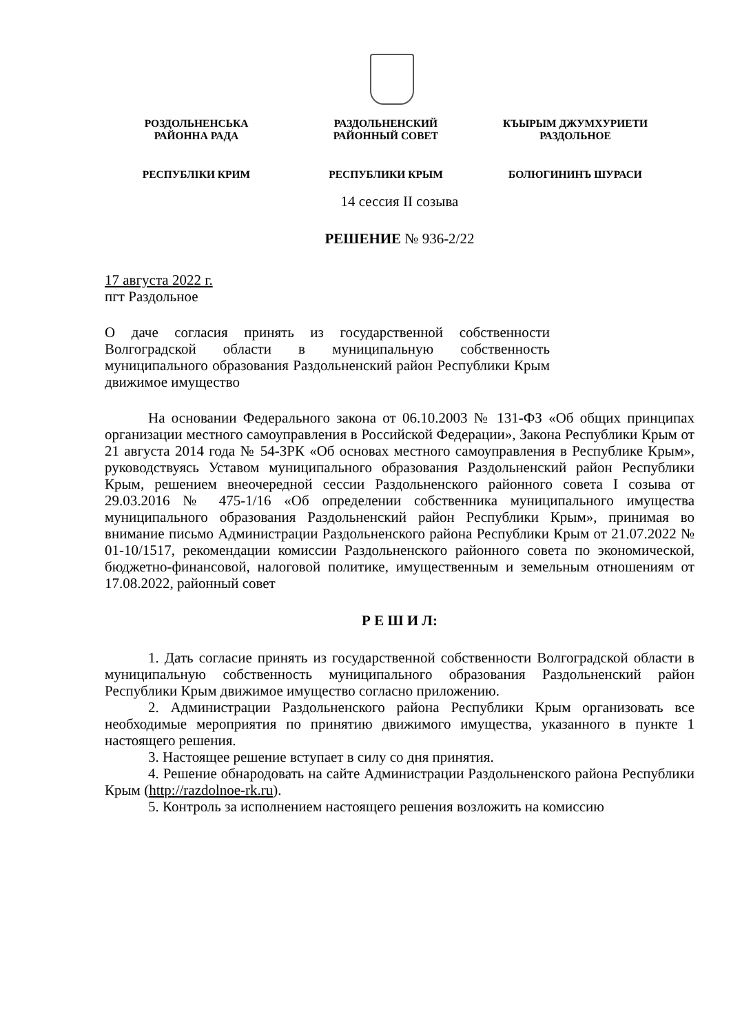РОЗДОЛЬНЕНСЬКА
РАЙОННА РАДА
РЕСПУБЛІКИ КРИМ
РАЗДОЛЬНЕНСКИЙ
РАЙОННЫЙ СОВЕТ
РЕСПУБЛИКИ КРЫМ
КЪЫРЫМ ДЖУМХУРИЕТИ
РАЗДОЛЬНОЕ
БОЛЮГИНИНЪ ШУРАСИ
14 сессия II созыва
РЕШЕНИЕ № 936-2/22
17 августа 2022 г.
пгт Раздольное
О даче согласия принять из государственной собственности Волгоградской области в муниципальную собственность муниципального образования Раздольненский район Республики Крым движимое имущество
На основании Федерального закона от 06.10.2003 № 131-ФЗ «Об общих принципах организации местного самоуправления в Российской Федерации», Закона Республики Крым от 21 августа 2014 года № 54-ЗРК «Об основах местного самоуправления в Республике Крым», руководствуясь Уставом муниципального образования Раздольненский район Республики Крым, решением внеочередной сессии Раздольненского районного совета I созыва от 29.03.2016 № 475-1/16 «Об определении собственника муниципального имущества муниципального образования Раздольненский район Республики Крым», принимая во внимание письмо Администрации Раздольненского района Республики Крым от 21.07.2022 № 01-10/1517, рекомендации комиссии Раздольненского районного совета по экономической, бюджетно-финансовой, налоговой политике, имущественным и земельным отношениям от 17.08.2022, районный совет
Р Е Ш И Л:
1. Дать согласие принять из государственной собственности Волгоградской области в муниципальную собственность муниципального образования Раздольненский район Республики Крым движимое имущество согласно приложению.
2. Администрации Раздольненского района Республики Крым организовать все необходимые мероприятия по принятию движимого имущества, указанного в пункте 1 настоящего решения.
3. Настоящее решение вступает в силу со дня принятия.
4. Решение обнародовать на сайте Администрации Раздольненского района Республики Крым (http://razdolnoe-rk.ru).
5. Контроль за исполнением настоящего решения возложить на комиссию